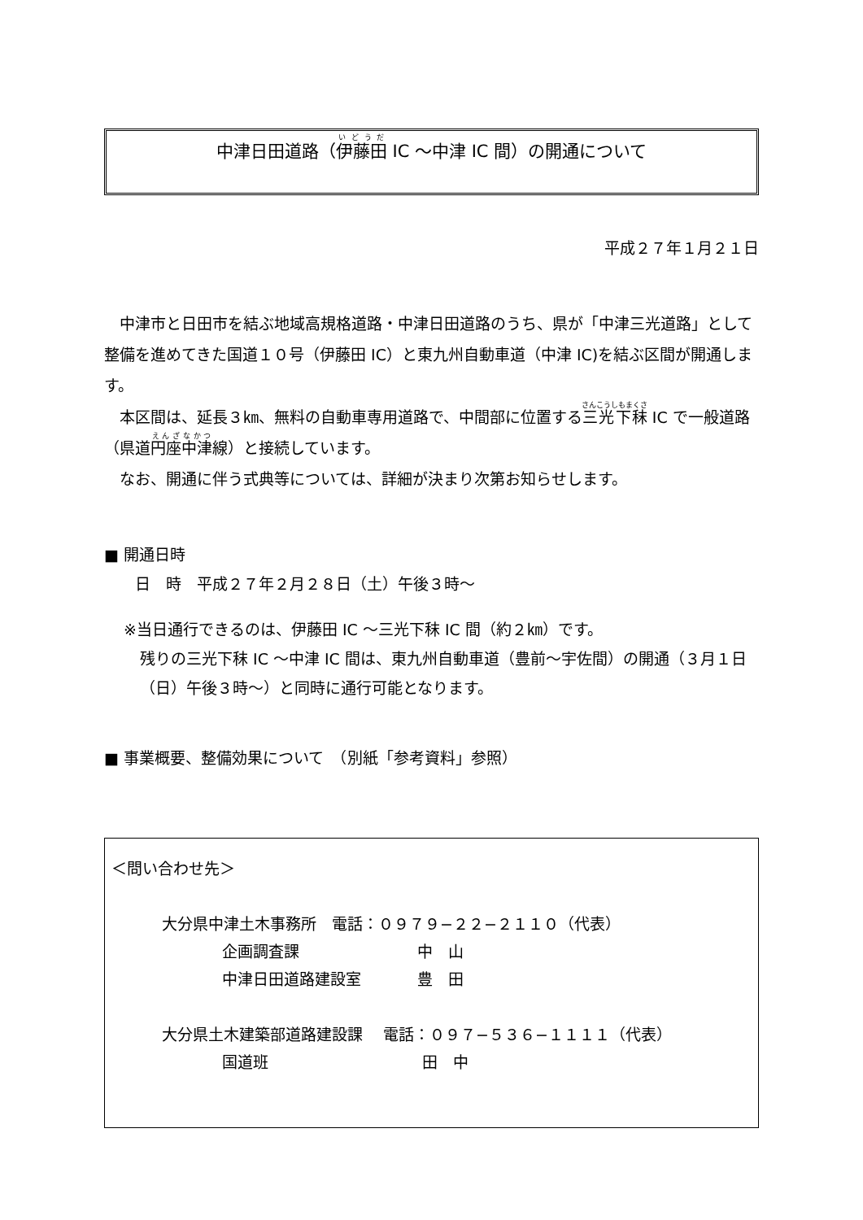中津日田道路（伊藤田 IC 〜中津 IC 間）の開通について
平成２７年１月２１日
中津市と日田市を結ぶ地域高規格道路・中津日田道路のうち、県が「中津三光道路」として整備を進めてきた国道１０号（伊藤田 IC）と東九州自動車道（中津 IC)を結ぶ区間が開通します。
本区間は、延長３㎞、無料の自動車専用道路で、中間部に位置する三光下秣 IC で一般道路（県道円座中津線）と接続しています。
なお、開通に伴う式典等については、詳細が決まり次第お知らせします。
■ 開通日時
　　日　時　平成２７年２月２８日（土）午後３時〜
※当日通行できるのは、伊藤田 IC 〜三光下秣 IC 間（約２㎞）です。
残りの三光下秣 IC 〜中津 IC 間は、東九州自動車道（豊前〜宇佐間）の開通（３月１日（日）午後３時〜）と同時に通行可能となります。
■ 事業概要、整備効果について　（別紙「参考資料」参照）
＜問い合わせ先＞
大分県中津土木事務所　電話：０９７９−２２−２１１０（代表）
企画調査課 中　山
中津日田道路建設室 豊　田
大分県土木建築部道路建設課　 電話：０９７−５３６−１１１１（代表）
国道班 田　中